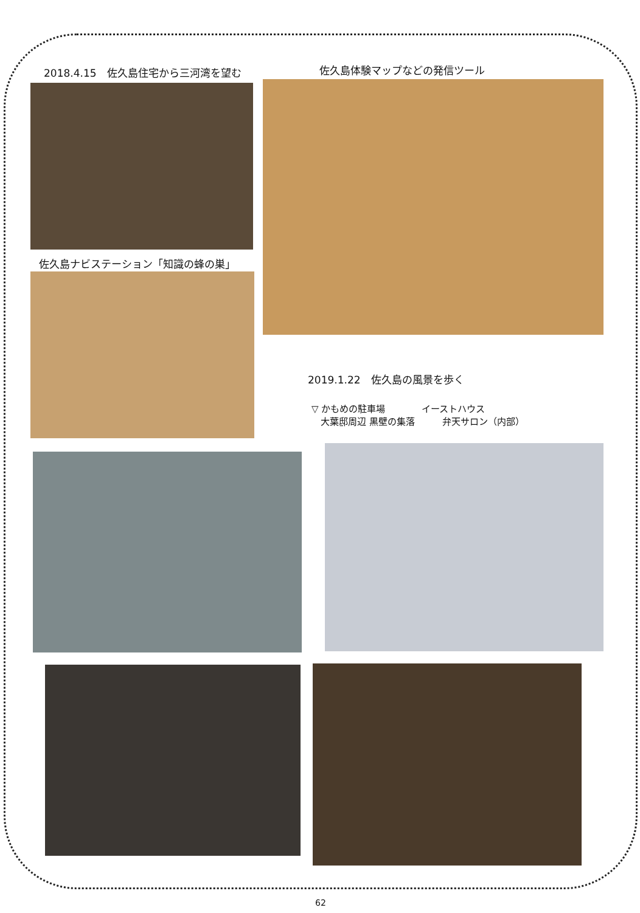2018.4.15　佐久島住宅から三河湾を望む 佐久島体験マップなどの発信ツール
佐久島ナビステーション「知識の蜂の巣」
2019.1.22　佐久島の風景を歩く
▽ かもめの駐車場　　　　イーストハウス
　大葉邸周辺 黒壁の集落　　　弁天サロン（内部）
62